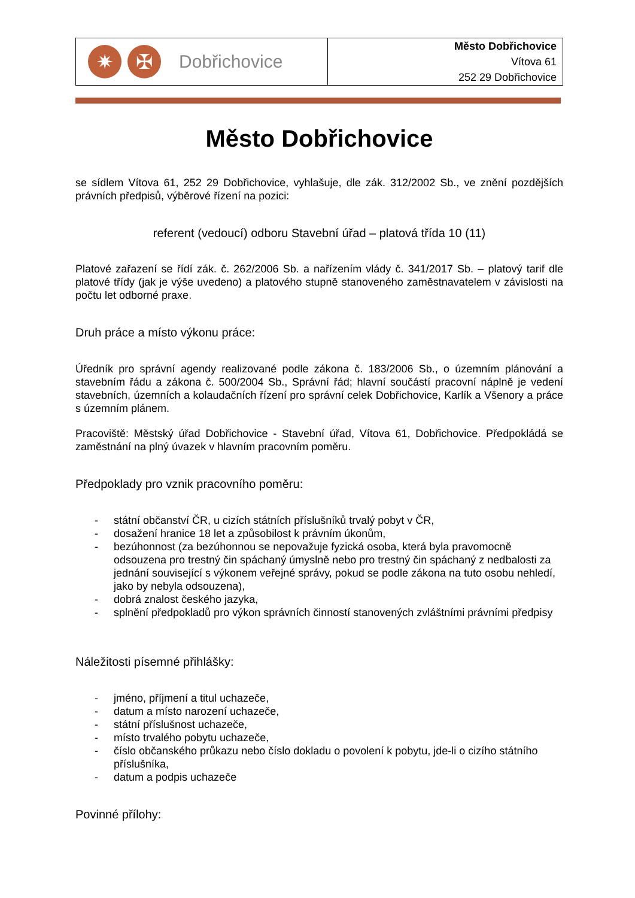✷ ✠
Dobřichovice
Město Dobřichovice
Vítova 61
252 29 Dobřichovice
Město Dobřichovice
se sídlem Vítova 61, 252 29 Dobřichovice, vyhlašuje, dle zák. 312/2002 Sb., ve znění pozdějších právních předpisů, výběrové řízení na pozici:
referent (vedoucí) odboru Stavební úřad – platová třída 10 (11)
Platové zařazení se řídí zák. č. 262/2006 Sb. a nařízením vlády č. 341/2017 Sb. – platový tarif dle platové třídy (jak je výše uvedeno) a platového stupně stanoveného zaměstnavatelem v závislosti na počtu let odborné praxe.
Druh práce a místo výkonu práce:
Úředník pro správní agendy realizované podle zákona č. 183/2006 Sb., o územním plánování a stavebním řádu a zákona č. 500/2004 Sb., Správní řád; hlavní součástí pracovní náplně je vedení stavebních, územních a kolaudačních řízení pro správní celek Dobřichovice, Karlík a Všenory a práce s územním plánem.
Pracoviště: Městský úřad Dobřichovice - Stavební úřad, Vítova 61, Dobřichovice. Předpokládá se zaměstnání na plný úvazek v hlavním pracovním poměru.
Předpoklady pro vznik pracovního poměru:
- státní občanství ČR, u cizích státních příslušníků trvalý pobyt v ČR,
- dosažení hranice 18 let a způsobilost k právním úkonům,
- bezúhonnost (za bezúhonnou se nepovažuje fyzická osoba, která byla pravomocně odsouzena pro trestný čin spáchaný úmyslně nebo pro trestný čin spáchaný z nedbalosti za jednání související s výkonem veřejné správy, pokud se podle zákona na tuto osobu nehledí, jako by nebyla odsouzena),
- dobrá znalost českého jazyka,
- splnění předpokladů pro výkon správních činností stanovených zvláštními právními předpisy
Náležitosti písemné přihlášky:
- jméno, příjmení a titul uchazeče,
- datum a místo narození uchazeče,
- státní příslušnost uchazeče,
- místo trvalého pobytu uchazeče,
- číslo občanského průkazu nebo číslo dokladu o povolení k pobytu, jde-li o cizího státního příslušníka,
- datum a podpis uchazeče
Povinné přílohy: